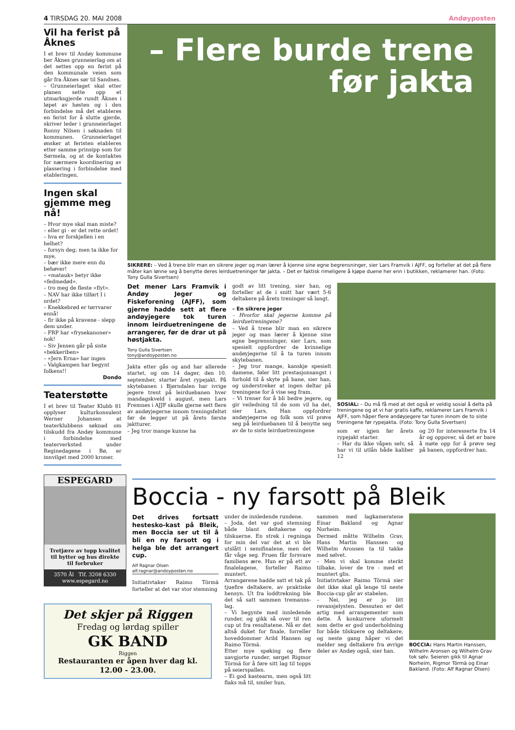4 TIRSDAG 20. MAI 2008 Andøyposten
Vil ha ferist på Åknes
I et brev til Andøy kommune ber Åknes grunneierlag om at det settes opp en ferist på den kommunale veien som går fra Åknes sør til Sandnes.
– Grunneierlaget skal etter planen sette opp et utmarksgjerde rundt Åknes i løpet av høsten og i den forbindelse må det etableres en ferist for å slutte gjerde, skriver leder i grunneierlaget Ronny Nilsen i søknaden til kommunen. Grunneierlaget ønsker at feristen etableres etter samme prinsipp som for Sørmela, og at de kontaktes for nærmere koordinering av plassering i forbindelse med etableringen.
Ingen skal gjemme meg nå!
– Hvor mye skal man miste?
– eller gi - er det rette ordet!
– hva er forskjellen i en helhet?
– forsyn deg; men ta ikke for mye,
– bær ikke mere enn du behøver!
– «matauk» betyr ikke «fedmedød».
– tro meg de fleste «flyt».
– NAV har ikke tilført I i ordet?
– Knekkebrød er tørrvarer ennå!
– fir ikke på kravene - slepp dem under.
– FRP har «frysekanoner» nok!
– Siv Jensen går på siste «bekkeriben»
– «Jern Erna» har ingen
– Valgkampen har begynt folkens!!
Dondo
Teaterstøtte
I et brev til Teater Klubb 81 opplyser kulturkonsulent Werner Johansen at teaterklubbens søknad om tilskudd fra Andøy kommune i forbindelse med teaterverksted under Reginedagene i Bø, er innvilget med 2000 kroner.
– Flere burde trene
før jakta
SIKRERE: – Ved å trene blir man en sikrere jeger og man lærer å kjenne sine egne begrensninger, sier Lars Framvik i AJFF, og forteller at det på flere måter kan lønne seg å benytte deres leirduetreninger før jakta. – Det er faktisk rimeligere å kjøpe duene her enn i butikken, reklamerer han. (Foto: Tony Gulla Sivertsen)
Det mener Lars Framvik i Andøy Jeger og Fiskeforening (AJFF), som gjerne hadde sett at flere andøyjegere tok turen innom leirduetreningene de arrangerer, før de drar ut på høstjakta.
Tony Gulla Sivertsen
tony@andoyposten.no
Jakta etter gås og and har allerede startet, og om 14 dager, den 10. september, starter året rypejakt. På skytebanen i Bjørndalen har ivrige jegere trent på leirduebanen hver mandagskveld i august, men Lars Fremnes i AJJF skulle gjerne sett flere av andøyjegerne innom treningsfeltet før de legger ut på årets første jaktturer.
– Jeg tror mange kunne ha
godt av litt trening, sier han, og forteller at de i snitt har vært 5-6 deltakere på årets treninger så langt.
– En sikrere jeger
– Hvorfor skal jegerne komme på leirduetreningene?
– Ved å trene blir man en sikrere jeger og man lærer å kjenne sine egne begrensninger, sier Lars, som spesielt oppfordrer de kvinnelige andøyjegerne til å ta turen innom skytebanen.
– Jeg tror mange, kanskje spesielt damene, føler litt prestasjonsangst i forhold til å skyte på bane, sier han, og understreker at ingen deltar på treningene for å vise seg fram.
– Vi trener for å bli bedre jegere, og gir veiledning til de som vil ha det, sier Lars. Han oppfordrer andøyjegerne og folk som vil prøve seg på leirduebanen til å benytte seg av de to siste leirduetreningene
SOSIAL: – Du må få med at det også er veldig sosial å delta på treningene og at vi har gratis kaffe, reklamerer Lars Framvik i AJFF, som håper flere andøyjegere tar turen innom de to siste treningene før rypejakta. (Foto: Tony Gulla Sivertsen)
som er igjen før årets rypejakt starter.
– Har du ikke våpen selv, så har vi til utlån både kaliber 12
og 20 for interesserte fra 14 år og oppover, så det er bare å møte opp for å prøve seg på banen, oppfordrer han.
ESPEGARD
Tretjære av topp kvalitet til hytter og hus direkte til forbruker
3570 Ål Tlf. 3208 6330
www.espegard.no
Boccia - ny farsott på Bleik
Det drives fortsatt hestesko-kast på Bleik, men Boccia ser ut til å bli en ny farsott og i helga ble det arrangert cup.
Alf Ragnar Olsen
alf.ragnar@andoyposten.no
Initiativtaker Raimo Törmä forteller at det var stor stemning
under de innledende rundene.
– Joda, det var god stemning både blant deltakerne og tilskuerne. En strek i regninga for min del var det at vi ble utslått i semifinalene, men det får våge seg. Fruen får forsvare familiens ære. Hun er på ett av finalelagene, forteller Raimo muntert.
Arrangørene hadde satt et tak på tjuefire deltakere, av praktiske hensyn. Ut fra loddtrekning ble det så satt sammen tremanns-lag.
– Vi begynte med innledende runder, og gikk så over til ren cup ut fra resultatene. Nå er det altså duket for finale, forreller hoveddommer Arild Hansen og Raimo Törmä.
Etter mye spøking og flere uavgjorte runder, sørget Rigmor Törmä for å føre sitt lag til topps på seierspallen.
– Ei god kastearm, men også litt flaks må til, smiler hun,
sammen med lagkameratene Einar Bakland og Agnar Norheim.
Dermed måtte Wilhelm Grav, Hans Martin Hanssen og Wilhelm Aronsen ta til takke med sølvet.
– Men vi skal komme sterkt tilbake, lover de tre - med et muntert glis.
Initiativtaker Raimo Törmä sier det ikke skal gå lenge til neste Boccia-cup går av stabelen.
– Nei, jeg er jo litt revansjelysten. Dessuten er det artig med arrangementer som dette. Å konkurrere uformelt som dette er god underholdning for både tilskuere og deltakere, og neste gang håper vi det melder seg deltakere fra øvrige deler av Andøy også, sier han.
BOCCIA: Hans Martin Hanssen, Wilhelm Aronsen og Wilhelm Grav tok sølv. Seieren gikk til Agnar Norheim, Rigmor Törmä og Einar Bakland. (Foto: Alf Ragnar Olsen)
Det skjer på Riggen
Fredag og lørdag spiller
GK BAND
Riggen
Restauranten er åpen hver dag kl. 12.00 - 23.00.